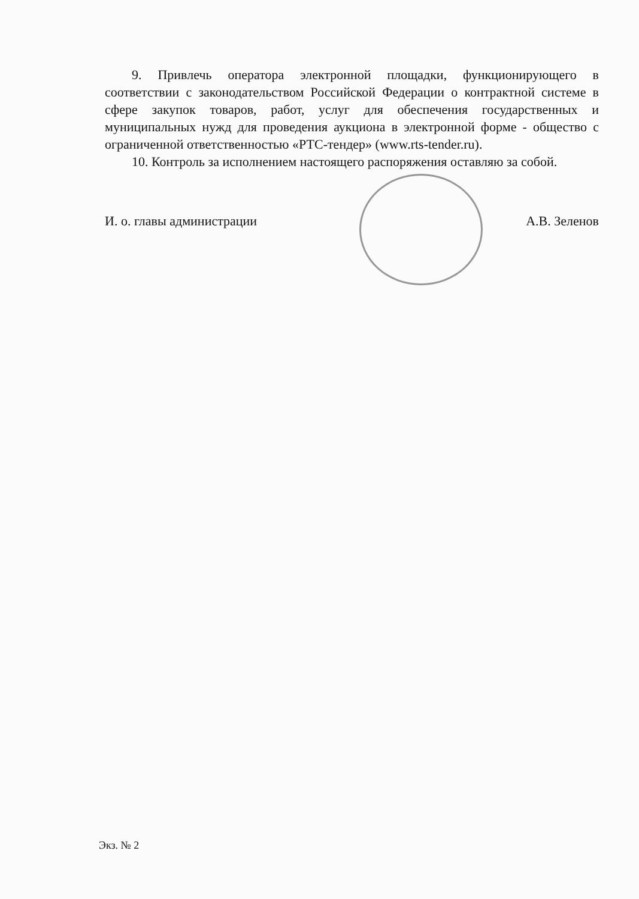9. Привлечь оператора электронной площадки, функционирующего в соответствии с законодательством Российской Федерации о контрактной системе в сфере закупок товаров, работ, услуг для обеспечения государственных и муниципальных нужд для проведения аукциона в электронной форме - общество с ограниченной ответственностью «РТС-тендер» (www.rts-tender.ru).
10. Контроль за исполнением настоящего распоряжения оставляю за собой.
И. о. главы администрации А.В. Зеленов
Экз. № 2